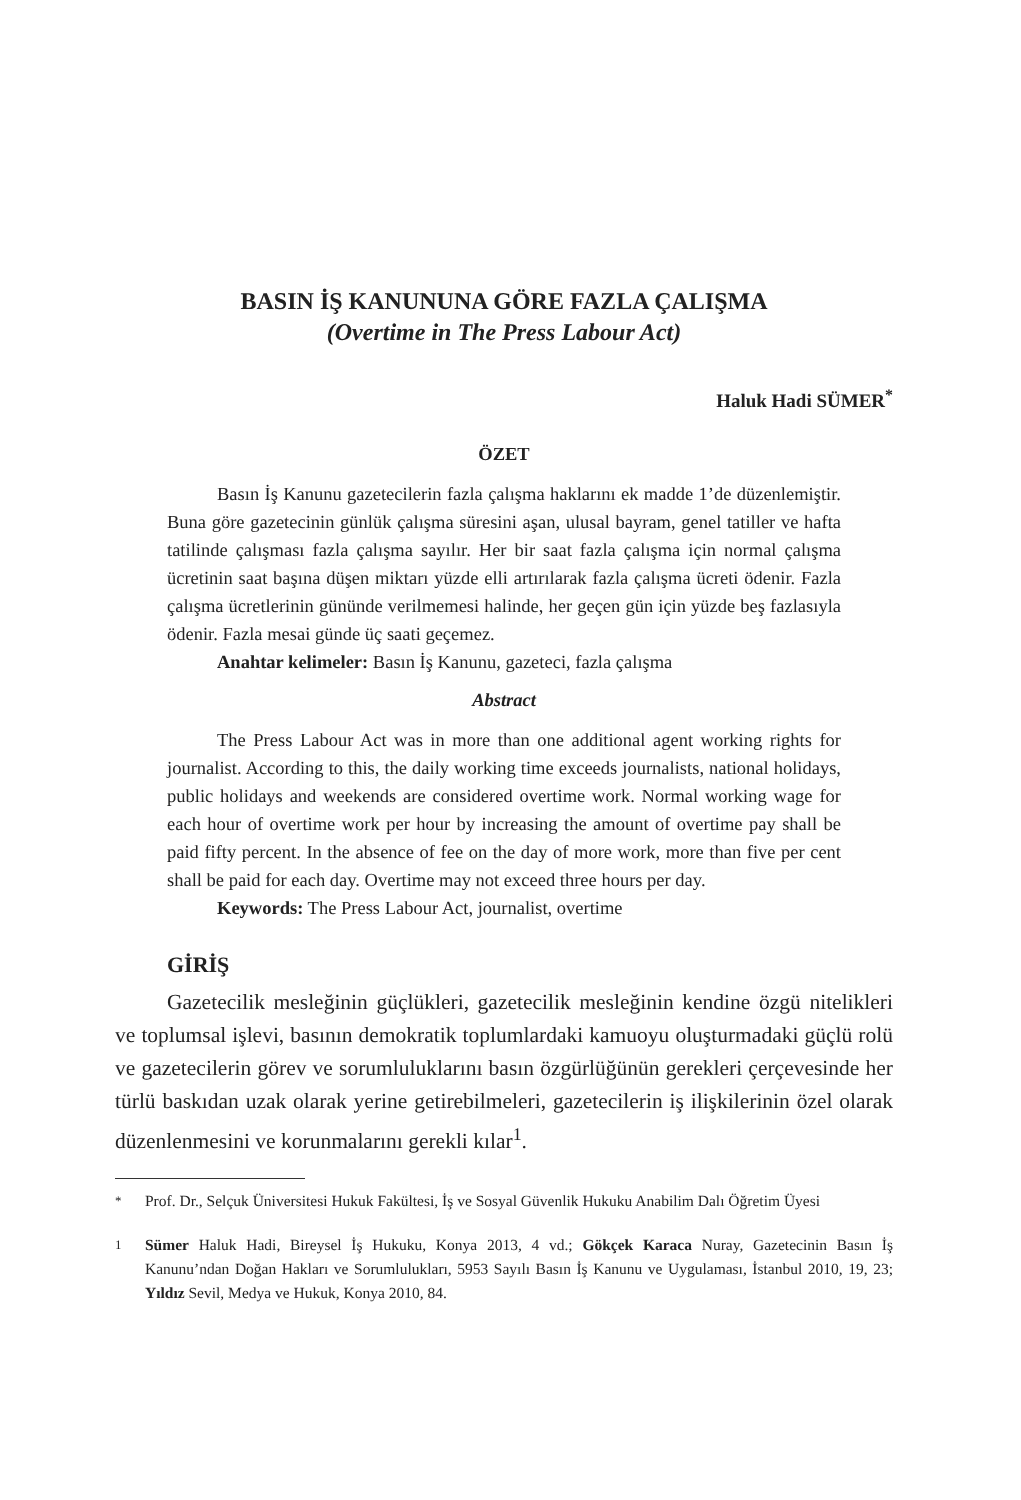BASIN İŞ KANUNUNA GÖRE FAZLA ÇALIŞMA
(Overtime in The Press Labour Act)
Haluk Hadi SÜMER<sup>*</sup>
ÖZET
Basın İş Kanunu gazetecilerin fazla çalışma haklarını ek madde 1’de düzenlemiştir. Buna göre gazetecinin günlük çalışma süresini aşan, ulusal bayram, genel tatiller ve hafta tatilinde çalışması fazla çalışma sayılır. Her bir saat fazla çalışma için normal çalışma ücretinin saat başına düşen miktarı yüzde elli artırılarak fazla çalışma ücreti ödenir. Fazla çalışma ücretlerinin gününde verilmemesi halinde, her geçen gün için yüzde beş fazlasıyla ödenir. Fazla mesai günde üç saati geçemez.
Anahtar kelimeler: Basın İş Kanunu, gazeteci, fazla çalışma
Abstract
The Press Labour Act was in more than one additional agent working rights for journalist. According to this, the daily working time exceeds journalists, national holidays, public holidays and weekends are considered overtime work. Normal working wage for each hour of overtime work per hour by increasing the amount of overtime pay shall be paid fifty percent. In the absence of fee on the day of more work, more than five per cent shall be paid for each day. Overtime may not exceed three hours per day.
Keywords: The Press Labour Act, journalist, overtime
GİRİŞ
Gazetecilik mesleğinin güçlükleri, gazetecilik mesleğinin kendine özgü nitelikleri ve toplumsal işlevi, basının demokratik toplumlardaki kamuoyu oluşturmadaki güçlü rolü ve gazetecilerin görev ve sorumluluklarını basın özgürlüğünün gerekleri çerçevesinde her türlü baskıdan uzak olarak yerine getirebilmeleri, gazetecilerin iş ilişkilerinin özel olarak düzenlenmesini ve korunmalarını gerekli kılar<sup>1</sup>.
<sup>*</sup> Prof. Dr., Selçuk Üniversitesi Hukuk Fakültesi, İş ve Sosyal Güvenlik Hukuku Anabilim Dalı Öğretim Üyesi
<sup>1</sup> Sümer Haluk Hadi, Bireysel İş Hukuku, Konya 2013, 4 vd.; Gökçek Karaca Nuray, Gazetecinin Basın İş Kanunu’ndan Doğan Hakları ve Sorumlulukları, 5953 Sayılı Basın İş Kanunu ve Uygulaması, İstanbul 2010, 19, 23; Yıldız Sevil, Medya ve Hukuk, Konya 2010, 84.